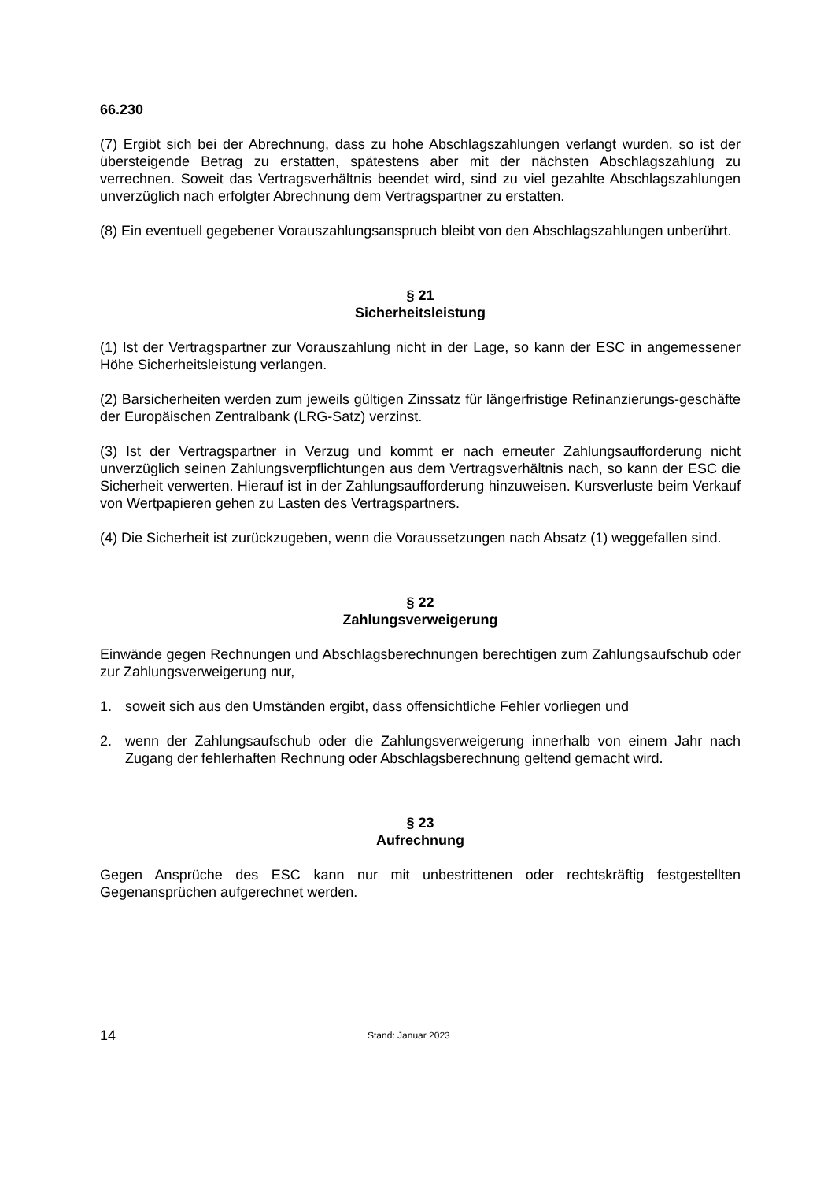66.230
(7) Ergibt sich bei der Abrechnung, dass zu hohe Abschlagszahlungen verlangt wurden, so ist der übersteigende Betrag zu erstatten, spätestens aber mit der nächsten Abschlagszahlung zu verrechnen. Soweit das Vertragsverhältnis beendet wird, sind zu viel gezahlte Abschlagszahlungen unverzüglich nach erfolgter Abrechnung dem Vertragspartner zu erstatten.
(8) Ein eventuell gegebener Vorauszahlungsanspruch bleibt von den Abschlagszahlungen unberührt.
§ 21
Sicherheitsleistung
(1) Ist der Vertragspartner zur Vorauszahlung nicht in der Lage, so kann der ESC in angemessener Höhe Sicherheitsleistung verlangen.
(2) Barsicherheiten werden zum jeweils gültigen Zinssatz für längerfristige Refinanzierungs-geschäfte der Europäischen Zentralbank (LRG-Satz) verzinst.
(3) Ist der Vertragspartner in Verzug und kommt er nach erneuter Zahlungsaufforderung nicht unverzüglich seinen Zahlungsverpflichtungen aus dem Vertragsverhältnis nach, so kann der ESC die Sicherheit verwerten. Hierauf ist in der Zahlungsaufforderung hinzuweisen. Kursverluste beim Verkauf von Wertpapieren gehen zu Lasten des Vertragspartners.
(4) Die Sicherheit ist zurückzugeben, wenn die Voraussetzungen nach Absatz (1) weggefallen sind.
§ 22
Zahlungsverweigerung
Einwände gegen Rechnungen und Abschlagsberechnungen berechtigen zum Zahlungsaufschub oder zur Zahlungsverweigerung nur,
1. soweit sich aus den Umständen ergibt, dass offensichtliche Fehler vorliegen und
2. wenn der Zahlungsaufschub oder die Zahlungsverweigerung innerhalb von einem Jahr nach Zugang der fehlerhaften Rechnung oder Abschlagsberechnung geltend gemacht wird.
§ 23
Aufrechnung
Gegen Ansprüche des ESC kann nur mit unbestrittenen oder rechtskräftig festgestellten Gegenansprüchen aufgerechnet werden.
14 Stand: Januar 2023